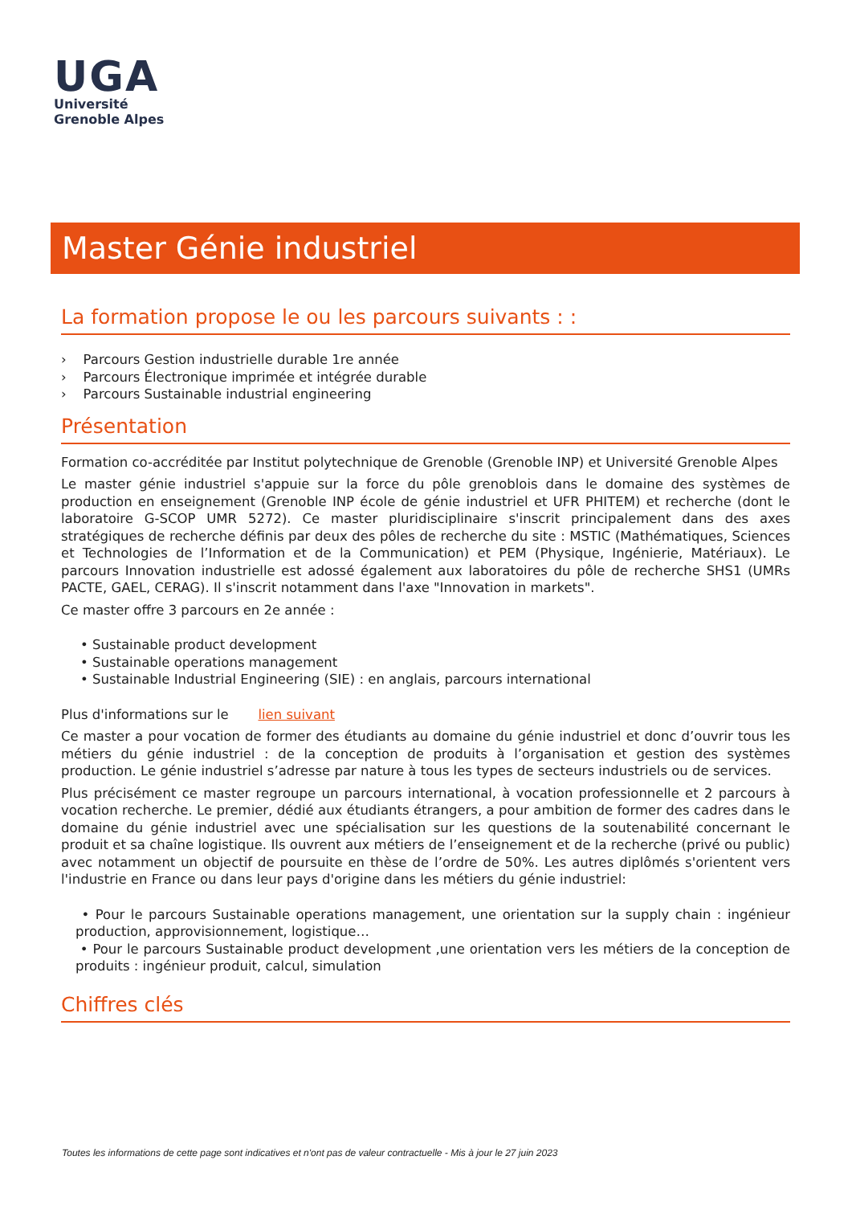UGA
Université
Grenoble Alpes
Master Génie industriel
La formation propose le ou les parcours suivants : :
› Parcours Gestion industrielle durable 1re année
› Parcours Électronique imprimée et intégrée durable
› Parcours Sustainable industrial engineering
Présentation
Formation co-accréditée par Institut polytechnique de Grenoble (Grenoble INP) et Université Grenoble Alpes
Le master génie industriel s'appuie sur la force du pôle grenoblois dans le domaine des systèmes de production en enseignement (Grenoble INP école de génie industriel et UFR PHITEM) et recherche (dont le laboratoire G-SCOP UMR 5272). Ce master pluridisciplinaire s'inscrit principalement dans des axes stratégiques de recherche définis par deux des pôles de recherche du site : MSTIC (Mathématiques, Sciences et Technologies de l’Information et de la Communication) et PEM (Physique, Ingénierie, Matériaux). Le parcours Innovation industrielle est adossé également aux laboratoires du pôle de recherche SHS1 (UMRs PACTE, GAEL, CERAG). Il s'inscrit notamment dans l'axe "Innovation in markets".
Ce master offre 3 parcours en 2e année :
• Sustainable product development
• Sustainable operations management
• Sustainable Industrial Engineering (SIE) : en anglais, parcours international
Plus d'informations sur le lien suivant
Ce master a pour vocation de former des étudiants au domaine du génie industriel et donc d’ouvrir tous les métiers du génie industriel : de la conception de produits à l’organisation et gestion des systèmes production. Le génie industriel s’adresse par nature à tous les types de secteurs industriels ou de services.
Plus précisément ce master regroupe un parcours international, à vocation professionnelle et 2 parcours à vocation recherche. Le premier, dédié aux étudiants étrangers, a pour ambition de former des cadres dans le domaine du génie industriel avec une spécialisation sur les questions de la soutenabilité concernant le produit et sa chaîne logistique. Ils ouvrent aux métiers de l’enseignement et de la recherche (privé ou public) avec notamment un objectif de poursuite en thèse de l’ordre de 50%. Les autres diplômés s'orientent vers l'industrie en France ou dans leur pays d'origine dans les métiers du génie industriel:
• Pour le parcours Sustainable operations management, une orientation sur la supply chain : ingénieur production, approvisionnement, logistique…
• Pour le parcours Sustainable product development ,une orientation vers les métiers de la conception de produits : ingénieur produit, calcul, simulation
Chiffres clés
Toutes les informations de cette page sont indicatives et n'ont pas de valeur contractuelle - Mis à jour le 27 juin 2023